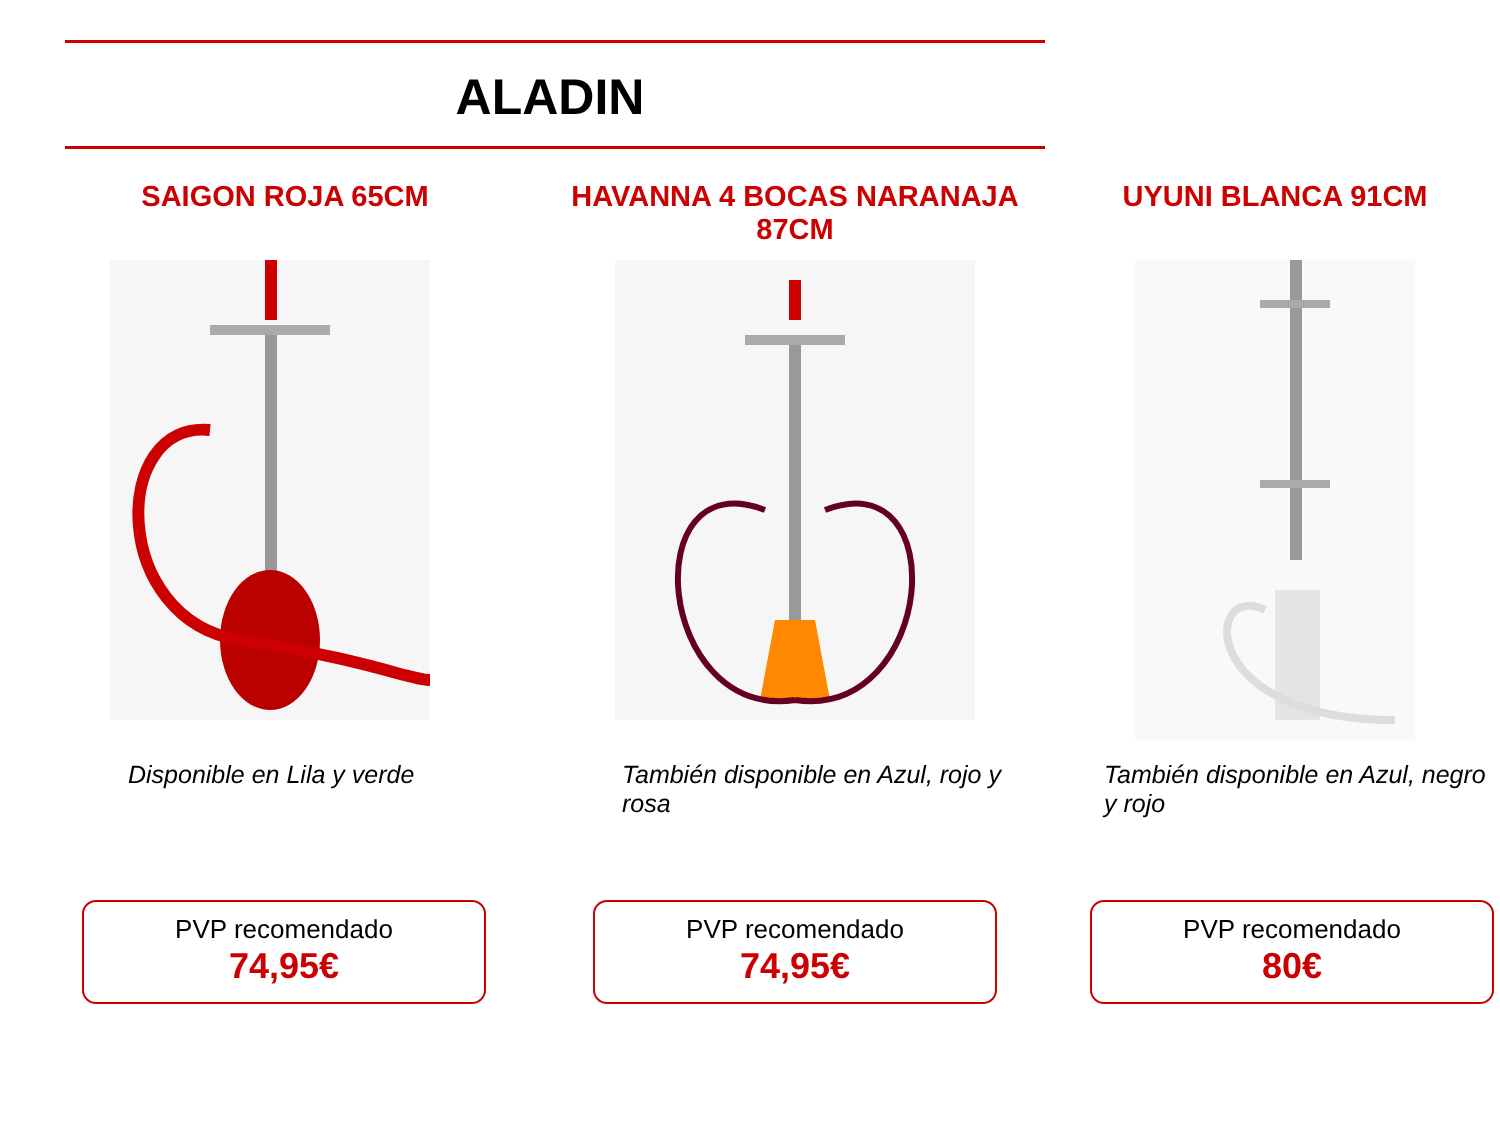ALADIN
SAIGON ROJA 65CM
Disponible en Lila y verde
PVP recomendado
74,95€
HAVANNA 4 BOCAS NARANAJA 87CM
También disponible en Azul, rojo y rosa
PVP recomendado
74,95€
UYUNI BLANCA 91CM
También disponible en Azul, negro y rojo
PVP recomendado
80€